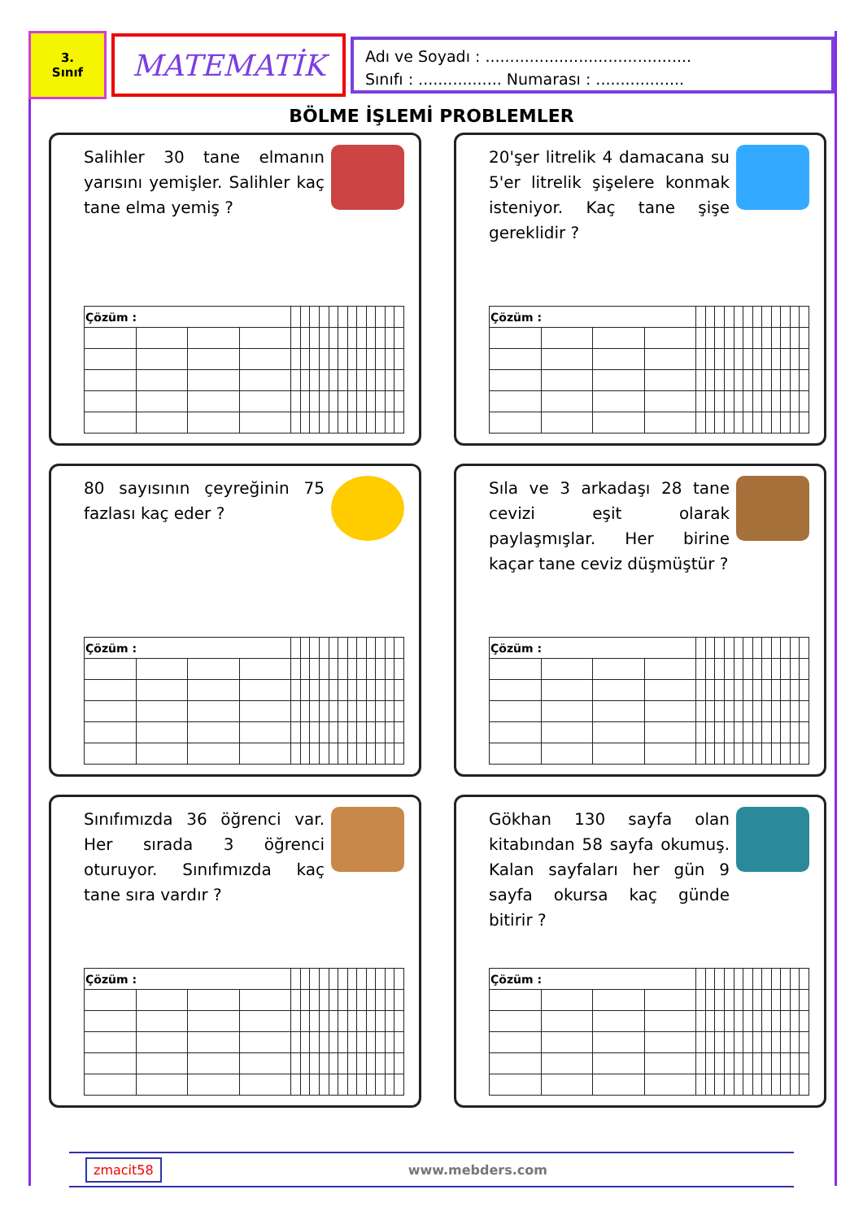3.
Sınıf
MATEMATİK
Adı ve Soyadı : ..........................................
Sınıfı : ................. Numarası : ..................
BÖLME İŞLEMİ PROBLEMLER
Salihler 30 tane elmanın yarısını yemişler. Salihler kaç tane elma yemiş ?
| Çözüm : | | | | | | | | | | | | | | | |
20'şer litrelik 4 damacana su 5'er litrelik şişelere konmak isteniyor. Kaç tane şişe gereklidir ?
| Çözüm : | | | | | | | | | | | | | | | |
80 sayısının çeyreğinin 75 fazlası kaç eder ?
| Çözüm : | | | | | | | | | | | | | | | |
Sıla ve 3 arkadaşı 28 tane cevizi eşit olarak paylaşmışlar. Her birine kaçar tane ceviz düşmüştür ?
| Çözüm : | | | | | | | | | | | | | | | |
Sınıfımızda 36 öğrenci var. Her sırada 3 öğrenci oturuyor. Sınıfımızda kaç tane sıra vardır ?
| Çözüm : | | | | | | | | | | | | | | | |
Gökhan 130 sayfa olan kitabından 58 sayfa okumuş. Kalan sayfaları her gün 9 sayfa okursa kaç günde bitirir ?
| Çözüm : | | | | | | | | | | | | | | | |
zmacit58 www.mebders.com